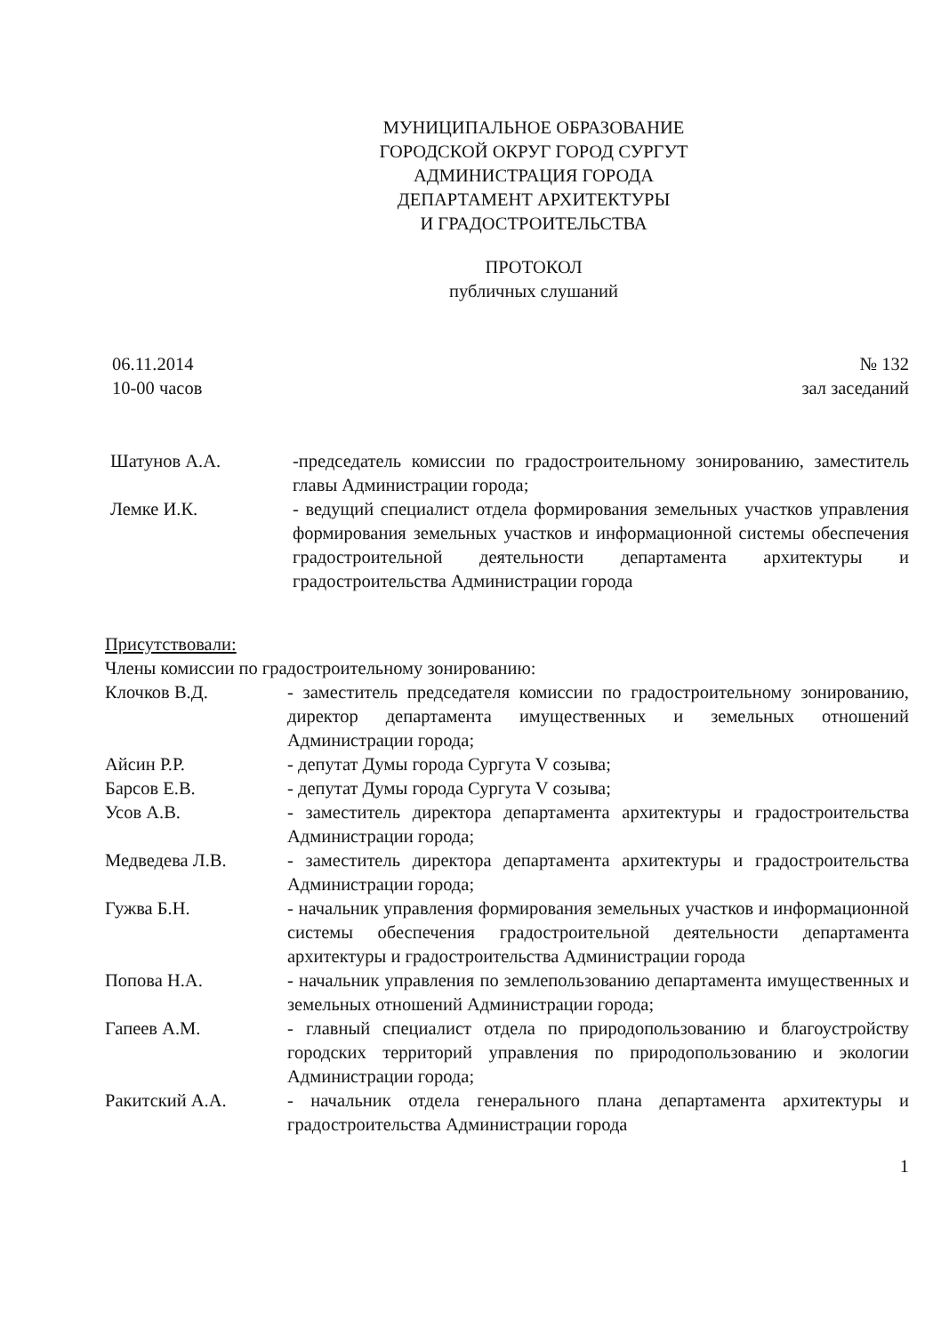МУНИЦИПАЛЬНОЕ ОБРАЗОВАНИЕ
ГОРОДСКОЙ ОКРУГ ГОРОД СУРГУТ
АДМИНИСТРАЦИЯ ГОРОДА
ДЕПАРТАМЕНТ АРХИТЕКТУРЫ
И ГРАДОСТРОИТЕЛЬСТВА
ПРОТОКОЛ
публичных слушаний
06.11.2014
10-00 часов
№ 132
зал заседаний
Шатунов А.А. -председатель комиссии по градостроительному зонированию, заместитель главы Администрации города;
Лемке И.К. - ведущий специалист отдела формирования земельных участков управления формирования земельных участков и информационной системы обеспечения градостроительной деятельности департамента архитектуры и градостроительства Администрации города
Присутствовали:
Члены комиссии по градостроительному зонированию:
Клочков В.Д. - заместитель председателя комиссии по градостроительному зонированию, директор департамента имущественных и земельных отношений Администрации города;
Айсин Р.Р. - депутат Думы города Сургута V созыва;
Барсов Е.В. - депутат Думы города Сургута V созыва;
Усов А.В. - заместитель директора департамента архитектуры и градостроительства Администрации города;
Медведева Л.В. - заместитель директора департамента архитектуры и градостроительства Администрации города;
Гужва Б.Н. - начальник управления формирования земельных участков и информационной системы обеспечения градостроительной деятельности департамента архитектуры и градостроительства Администрации города
Попова Н.А. - начальник управления по землепользованию департамента имущественных и земельных отношений Администрации города;
Гапеев А.М. - главный специалист отдела по природопользованию и благоустройству городских территорий управления по природопользованию и экологии Администрации города;
Ракитский А.А. - начальник отдела генерального плана департамента архитектуры и градостроительства Администрации города
1